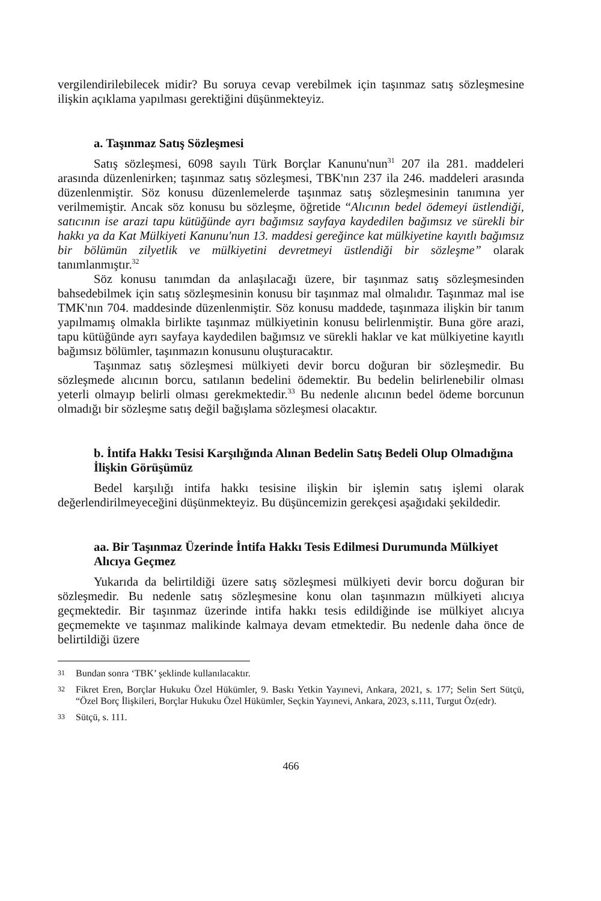vergilendirilebilecek midir? Bu soruya cevap verebilmek için taşınmaz satış sözleşmesine ilişkin açıklama yapılması gerektiğini düşünmekteyiz.
a. Taşınmaz Satış Sözleşmesi
Satış sözleşmesi, 6098 sayılı Türk Borçlar Kanunu'nun<sup>31</sup> 207 ila 281. maddeleri arasında düzenlenirken; taşınmaz satış sözleşmesi, TBK'nın 237 ila 246. maddeleri arasında düzenlenmiştir. Söz konusu düzenlemelerde taşınmaz satış sözleşmesinin tanımına yer verilmemiştir. Ancak söz konusu bu sözleşme, öğretide “Alıcının bedel ödemeyi üstlendiği, satıcının ise arazi tapu kütüğünde ayrı bağımsız sayfaya kaydedilen bağımsız ve sürekli bir hakkı ya da Kat Mülkiyeti Kanunu'nun 13. maddesi gereğince kat mülkiyetine kayıtlı bağımsız bir bölümün zilyetlik ve mülkiyetini devretmeyi üstlendiği bir sözleşme” olarak tanımlanmıştır.<sup>32</sup>
Söz konusu tanımdan da anlaşılacağı üzere, bir taşınmaz satış sözleşmesinden bahsedebilmek için satış sözleşmesinin konusu bir taşınmaz mal olmalıdır. Taşınmaz mal ise TMK'nın 704. maddesinde düzenlenmiştir. Söz konusu maddede, taşınmaza ilişkin bir tanım yapılmamış olmakla birlikte taşınmaz mülkiyetinin konusu belirlenmiştir. Buna göre arazi, tapu kütüğünde ayrı sayfaya kaydedilen bağımsız ve sürekli haklar ve kat mülkiyetine kayıtlı bağımsız bölümler, taşınmazın konusunu oluşturacaktır.
Taşınmaz satış sözleşmesi mülkiyeti devir borcu doğuran bir sözleşmedir. Bu sözleşmede alıcının borcu, satılanın bedelini ödemektir. Bu bedelin belirlenebilir olması yeterli olmayıp belirli olması gerekmektedir.<sup>33</sup> Bu nedenle alıcının bedel ödeme borcunun olmadığı bir sözleşme satış değil bağışlama sözleşmesi olacaktır.
b. İntifa Hakkı Tesisi Karşılığında Alınan Bedelin Satış Bedeli Olup Olmadığına İlişkin Görüşümüz
Bedel karşılığı intifa hakkı tesisine ilişkin bir işlemin satış işlemi olarak değerlendirilmeyeceğini düşünmekteyiz. Bu düşüncemizin gerekçesi aşağıdaki şekildedir.
aa. Bir Taşınmaz Üzerinde İntifa Hakkı Tesis Edilmesi Durumunda Mülkiyet Alıcıya Geçmez
Yukarıda da belirtildiği üzere satış sözleşmesi mülkiyeti devir borcu doğuran bir sözleşmedir. Bu nedenle satış sözleşmesine konu olan taşınmazın mülkiyeti alıcıya geçmektedir. Bir taşınmaz üzerinde intifa hakkı tesis edildiğinde ise mülkiyet alıcıya geçmemekte ve taşınmaz malikinde kalmaya devam etmektedir. Bu nedenle daha önce de belirtildiği üzere
31
Bundan sonra ‘TBK’ şeklinde kullanılacaktır.
32
Fikret Eren, Borçlar Hukuku Özel Hükümler, 9. Baskı Yetkin Yayınevi, Ankara, 2021, s. 177; Selin Sert Sütçü, “Özel Borç İlişkileri, Borçlar Hukuku Özel Hükümler, Seçkin Yayınevi, Ankara, 2023, s.111, Turgut Öz(edr).
33
Sütçü, s. 111.
466